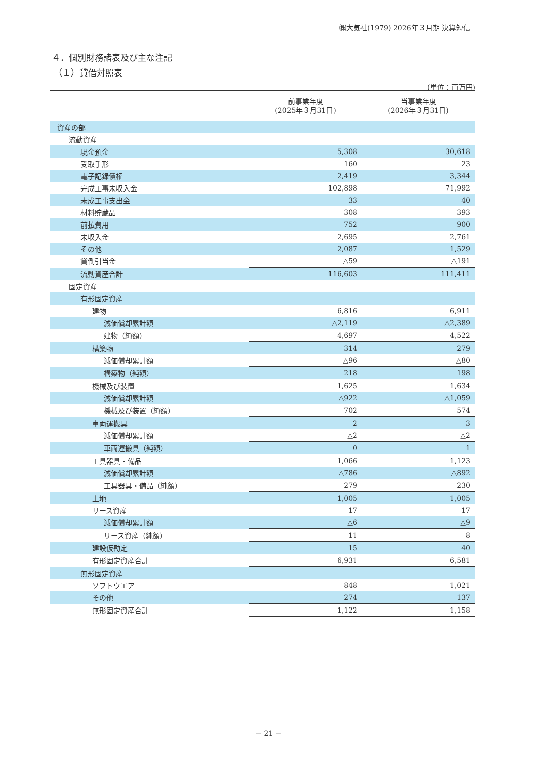㈱大気社(1979) 2026年３月期 決算短信
４．個別財務諸表及び主な注記
（１）貸借対照表
(単位：百万円)
| | 前事業年度 (2025年３月31日) | 当事業年度 (2026年３月31日) |
| --- | --- | --- |
| 資産の部 | | |
| 流動資産 | | |
| 現金預金 | 5,308 | 30,618 |
| 受取手形 | 160 | 23 |
| 電子記録債権 | 2,419 | 3,344 |
| 完成工事未収入金 | 102,898 | 71,992 |
| 未成工事支出金 | 33 | 40 |
| 材料貯蔵品 | 308 | 393 |
| 前払費用 | 752 | 900 |
| 未収入金 | 2,695 | 2,761 |
| その他 | 2,087 | 1,529 |
| 貸倒引当金 | △59 | △191 |
| 流動資産合計 | 116,603 | 111,411 |
| 固定資産 | | |
| 有形固定資産 | | |
| 建物 | 6,816 | 6,911 |
| 減価償却累計額 | △2,119 | △2,389 |
| 建物（純額） | 4,697 | 4,522 |
| 構築物 | 314 | 279 |
| 減価償却累計額 | △96 | △80 |
| 構築物（純額） | 218 | 198 |
| 機械及び装置 | 1,625 | 1,634 |
| 減価償却累計額 | △922 | △1,059 |
| 機械及び装置（純額） | 702 | 574 |
| 車両運搬具 | 2 | 3 |
| 減価償却累計額 | △2 | △2 |
| 車両運搬具（純額） | 0 | 1 |
| 工具器具・備品 | 1,066 | 1,123 |
| 減価償却累計額 | △786 | △892 |
| 工具器具・備品（純額） | 279 | 230 |
| 土地 | 1,005 | 1,005 |
| リース資産 | 17 | 17 |
| 減価償却累計額 | △6 | △9 |
| リース資産（純額） | 11 | 8 |
| 建設仮勘定 | 15 | 40 |
| 有形固定資産合計 | 6,931 | 6,581 |
| 無形固定資産 | | |
| ソフトウエア | 848 | 1,021 |
| その他 | 274 | 137 |
| 無形固定資産合計 | 1,122 | 1,158 |
－ 21 －